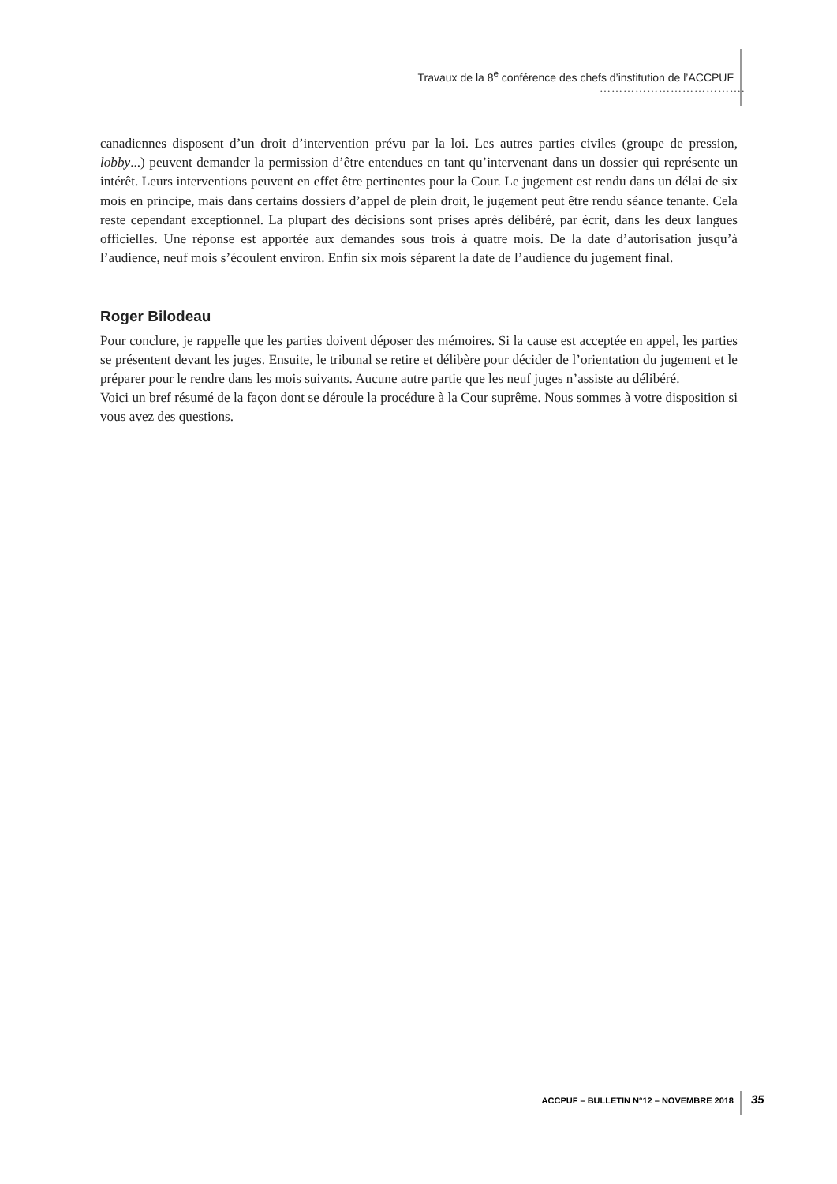Travaux de la 8<sup>e</sup> conférence des chefs d’institution de l’ACCPUF
……………………………….
canadiennes disposent d’un droit d’intervention prévu par la loi. Les autres parties civiles (groupe de pression, lobby...) peuvent demander la permission d’être entendues en tant qu’intervenant dans un dossier qui représente un intérêt. Leurs interventions peuvent en effet être pertinentes pour la Cour. Le jugement est rendu dans un délai de six mois en principe, mais dans certains dossiers d’appel de plein droit, le jugement peut être rendu séance tenante. Cela reste cependant exceptionnel. La plupart des décisions sont prises après délibéré, par écrit, dans les deux langues officielles. Une réponse est apportée aux demandes sous trois à quatre mois. De la date d’autorisation jusqu’à l’audience, neuf mois s’écoulent environ. Enfin six mois séparent la date de l’audience du jugement final.
Roger Bilodeau
Pour conclure, je rappelle que les parties doivent déposer des mémoires. Si la cause est acceptée en appel, les parties se présentent devant les juges. Ensuite, le tribunal se retire et délibère pour décider de l’orientation du jugement et le préparer pour le rendre dans les mois suivants. Aucune autre partie que les neuf juges n’assiste au délibéré.
Voici un bref résumé de la façon dont se déroule la procédure à la Cour suprême. Nous sommes à votre disposition si vous avez des questions.
ACCPUF – BULLETIN N°12 – NOVEMBRE 2018 35